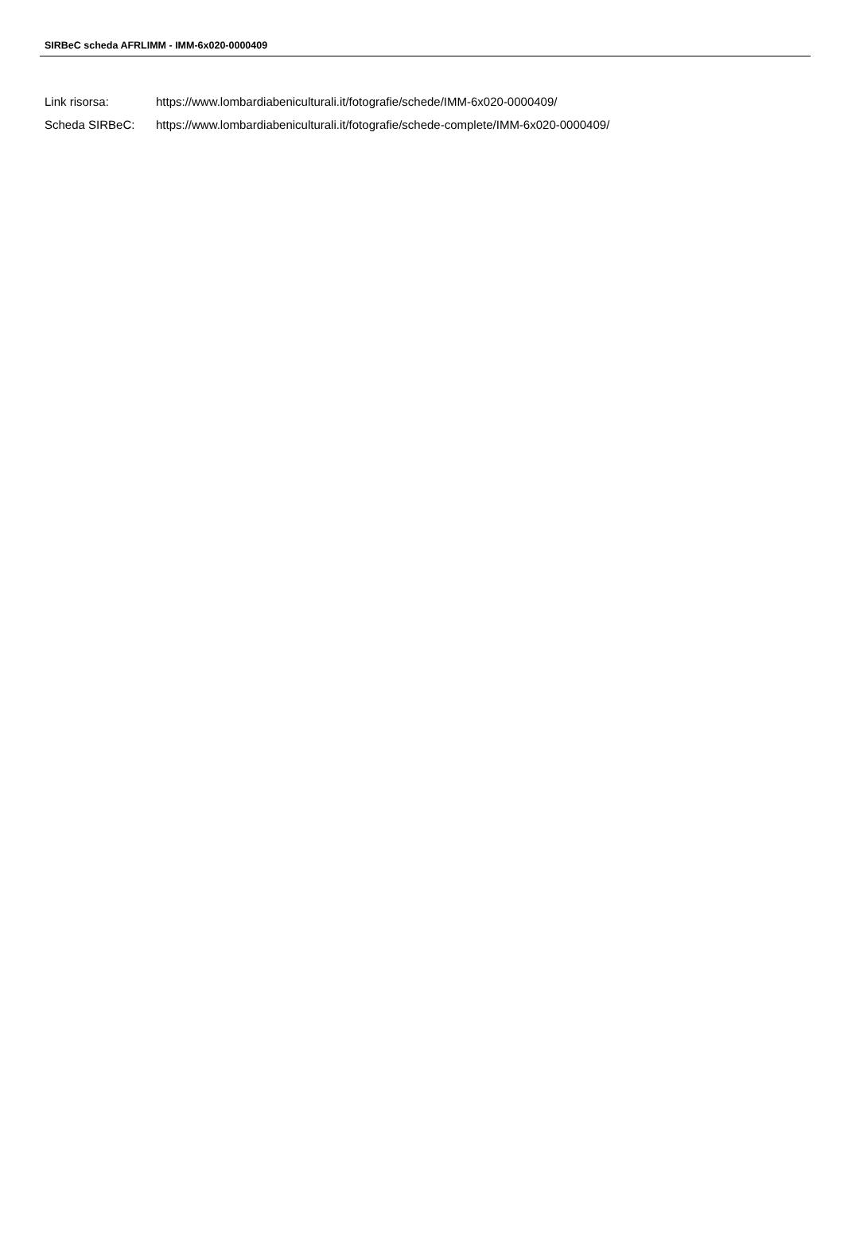SIRBeC scheda AFRLIMM - IMM-6x020-0000409
| Link risorsa: | https://www.lombardiabeniculturali.it/fotografie/schede/IMM-6x020-0000409/ |
| Scheda SIRBeC: | https://www.lombardiabeniculturali.it/fotografie/schede-complete/IMM-6x020-0000409/ |